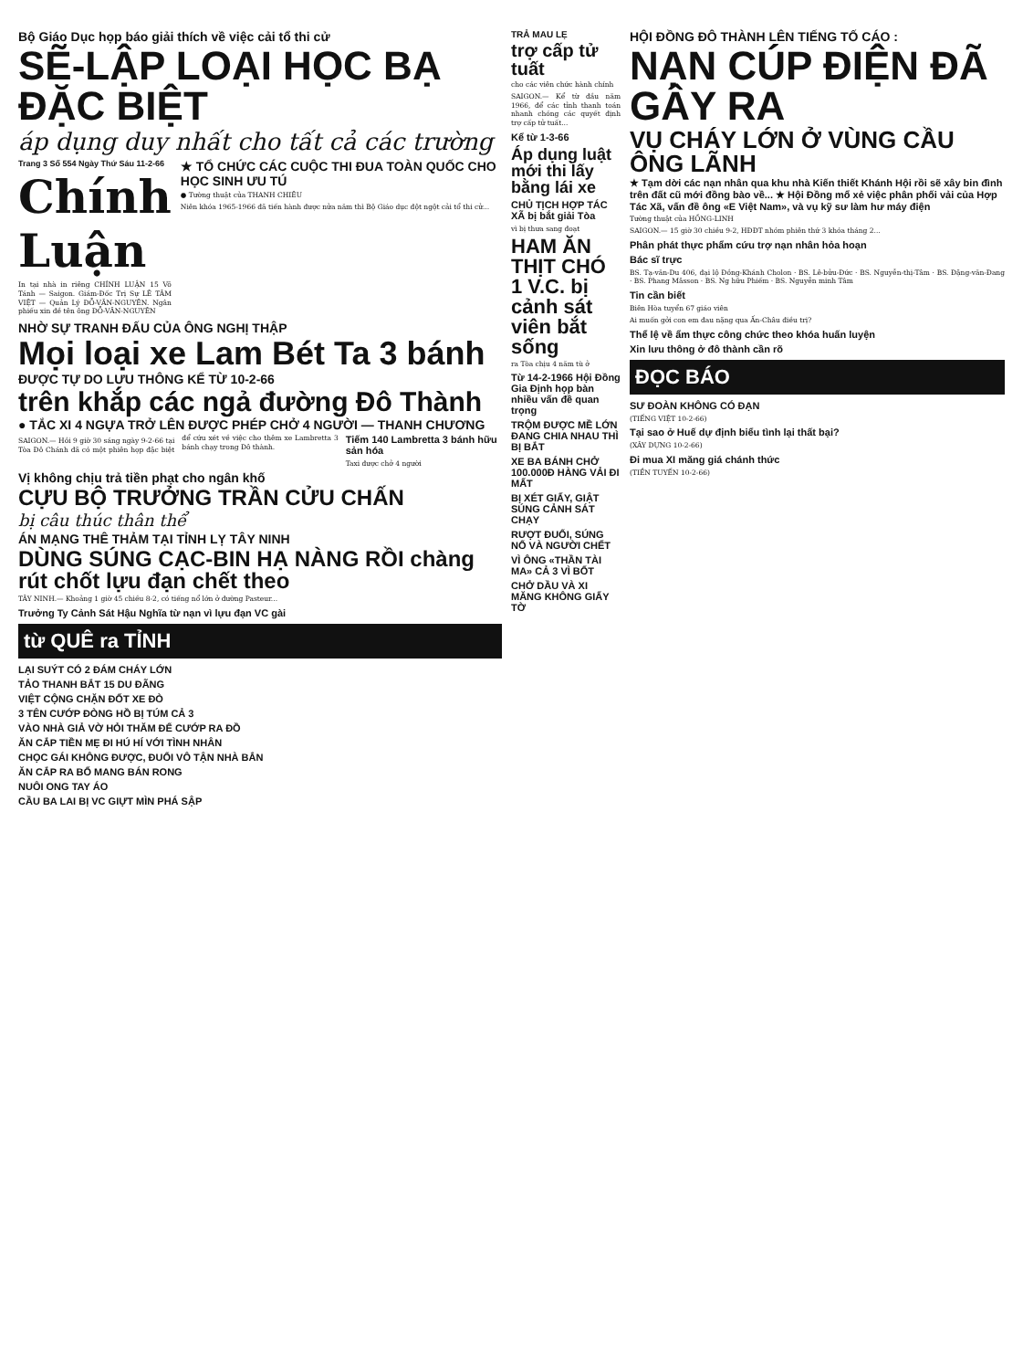Bộ Giáo Dục họp báo giải thích về việc cải tổ thi cử
SẼ-LẬP LOẠI HỌC BẠ ĐẶC BIỆT
áp dụng duy nhất cho tất cả các trường
Trang 3 Số 554 Ngày Thứ Sáu 11-2-66
Chính Luận
In tại nhà in riêng CHÍNH LUẬN 15 Võ Tánh — Saigon. Giám-Đốc Trị Sự LÊ TÂM VIỆT — Quản Lý ĐỖ-VĂN-NGUYÊN. Ngân phiếu xin đề tên ông ĐỖ-VĂN-NGUYÊN
★ TỔ CHỨC CÁC CUỘC THI ĐUA TOÀN QUỐC CHO HỌC SINH ƯU TÚ
● Tường thuật của THANH CHIÊU
Niên khóa 1965-1966 đã tiến hành được nửa năm thì Bộ Giáo dục đột ngột cải tổ thi cử...
NHỜ SỰ TRANH ĐẤU CỦA ÔNG NGHỊ THẬP
Mọi loại xe Lam Bét Ta 3 bánh
ĐƯỢC TỰ DO LƯU THÔNG KỂ TỪ 10-2-66
trên khắp các ngả đường Đô Thành
● TẮC XI 4 NGỰA TRỞ LÊN ĐƯỢC PHÉP CHỞ 4 NGƯỜI — THANH CHƯƠNG
SAIGON.— Hồi 9 giờ 30 sáng ngày 9-2-66 tại Tòa Đô Chánh đã có một phiên họp đặc biệt để cứu xét về việc cho thêm xe Lambretta 3 bánh chạy trong Đô thành.
Tiếm 140 Lambretta 3 bánh hữu sản hóa
Taxi được chở 4 người
Vị không chịu trả tiền phạt cho ngân khố
CỰU BỘ TRƯỞNG TRẦN CỬU CHẤN
bị câu thúc thân thể
ÁN MẠNG THÊ THẢM TẠI TỈNH LỴ TÂY NINH
DÙNG SÚNG CẠC-BIN HẠ NÀNG RỒI chàng rút chốt lựu đạn chết theo
TÂY NINH.— Khoảng 1 giờ 45 chiều 8-2, có tiếng nổ lớn ở đường Pasteur...
Trưởng Ty Cảnh Sát Hậu Nghĩa từ nạn vì lựu đạn VC gài
từ QUÊ ra TỈNH
LẠI SUÝT CÓ 2 ĐÁM CHÁY LỚN
TẢO THANH BẮT 15 DU ĐÃNG
VIỆT CỘNG CHẶN ĐỐT XE ĐÒ
3 TÊN CƯỚP ĐÒNG HỒ BỊ TÚM CẢ 3
VÀO NHÀ GIẢ VỜ HỎI THĂM ĐỂ CƯỚP RA ĐỒ
ĂN CẮP TIỀN MẸ ĐI HÚ HÍ VỚI TÌNH NHÂN
CHỌC GÁI KHÔNG ĐƯỢC, ĐUỔI VÔ TẬN NHÀ BẮN
ĂN CẮP RA BỐ MANG BÁN RONG
NUÔI ONG TAY ÁO
CẦU BA LAI BỊ VC GIỰT MÌN PHÁ SẬP
TRẢ MAU LẸ
trợ cấp tử tuất
cho các viên chức hành chính
SAIGON.— Kể từ đầu năm 1966, để các tỉnh thanh toán nhanh chóng các quyết định trợ cấp tử tuất...
Kể từ 1-3-66
Áp dụng luật mới thi lấy bằng lái xe
CHỦ TỊCH HỢP TÁC XÃ bị bắt giải Tòa
vì bị thưa sang đoạt
HAM ĂN THỊT CHÓ 1 V.C. bị cảnh sát viên bắt sống
ra Tòa chịu 4 năm tù ở
Từ 14-2-1966 Hội Đồng Gia Định họp bàn nhiều vấn đề quan trọng
TRỘM ĐƯỢC MỀ LỚN ĐANG CHIA NHAU THÌ BỊ BẮT
XE BA BÁNH CHỞ 100.000Đ HÀNG VẢI ĐI MẤT
BỊ XÉT GIẤY, GIẬT SÚNG CẢNH SÁT CHẠY
RƯỢT ĐUỔI, SÚNG NỔ VÀ NGƯỜI CHẾT
VÌ ÔNG «THẦN TÀI MA» CẢ 3 VÌ BỐT
CHỞ DẦU VÀ XI MĂNG KHÔNG GIẤY TỜ
HỘI ĐỒNG ĐÔ THÀNH LÊN TIẾNG TỐ CÁO :
NẠN CÚP ĐIỆN ĐÃ GÂY RA
VỤ CHÁY LỚN Ở VÙNG CẦU ÔNG LÃNH
★ Tạm dời các nạn nhân qua khu nhà Kiến thiết Khánh Hội rồi sẽ xây bin đình trên đất cũ mới đồng bào về... ★ Hội Đồng mổ xẻ việc phân phối vải của Hợp Tác Xã, vấn đề ông «E Việt Nam», và vụ kỹ sư làm hư máy điện
Tường thuật của HỒNG-LINH
SAIGON.— 15 giờ 30 chiều 9-2, HĐĐT nhóm phiên thứ 3 khóa tháng 2...
Phân phát thực phẩm cứu trợ nạn nhân hỏa hoạn
Bác sĩ trực
BS. Tạ-văn-Du 406, đại lộ Đồng-Khánh Cholon · BS. Lê-bửu-Đức · BS. Nguyễn-thị-Tâm · BS. Đặng-văn-Đang · BS. Phang Mâsson · BS. Ng hữu Phiếm · BS. Nguyễn minh Tâm
Tin cần biết
Biên Hòa tuyển 67 giáo viên
Ai muốn gởi con em đau nặng qua Ấn-Châu điều trị?
Thể lệ về ẩm thực công chức theo khóa huấn luyện
Xin lưu thông ở đô thành cần rõ
ĐỌC BÁO
SƯ ĐOÀN KHÔNG CÓ ĐẠN
(TIẾNG VIỆT 10-2-66)
Tại sao ở Huế dự định biểu tình lại thất bại?
(XÂY DỰNG 10-2-66)
Đi mua XI măng giá chánh thức
(TIỀN TUYẾN 10-2-66)